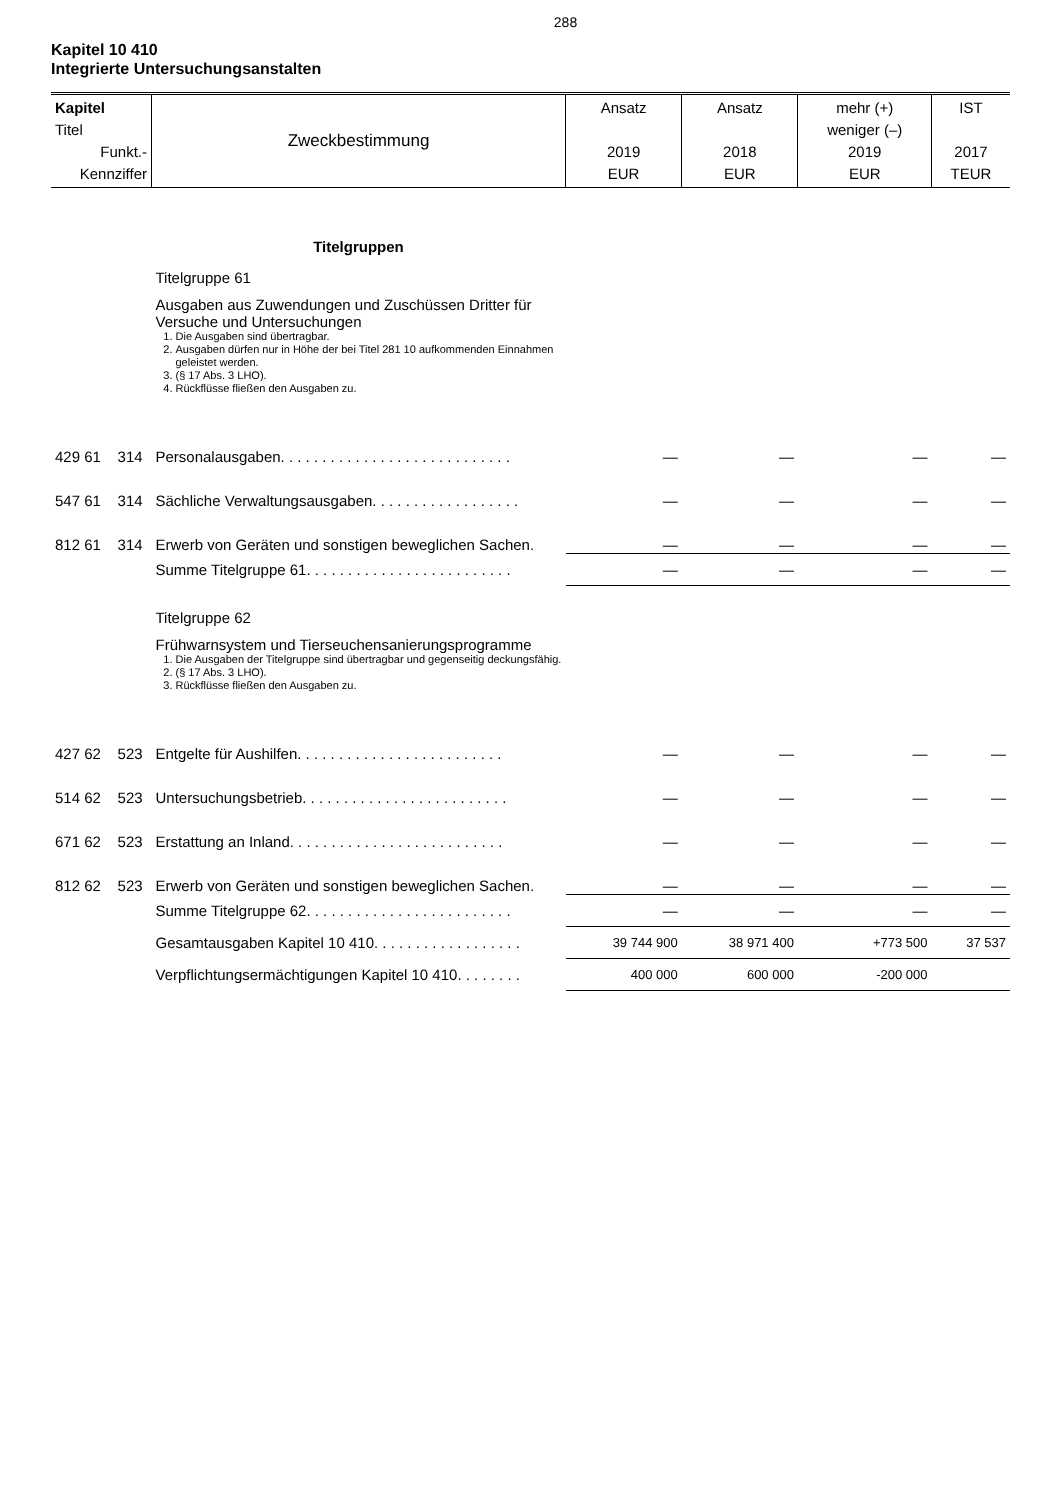288
Kapitel 10 410
Integrierte Untersuchungsanstalten
| Kapitel Titel Funkt.- Kennziffer | Zweckbestimmung | Ansatz 2019 EUR | Ansatz 2018 EUR | mehr (+) weniger (–) 2019 EUR | IST 2017 TEUR |
| | Titelgruppen | | | | |
| | Titelgruppe 61 | | | | |
| | Ausgaben aus Zuwendungen und Zuschüssen Dritter für Versuche und Untersuchungen 1. Die Ausgaben sind übertragbar. 2. Ausgaben dürfen nur in Höhe der bei Titel 281 10 aufkommenden Einnahmen geleistet werden. 3. (§ 17 Abs. 3 LHO). 4. Rückflüsse fließen den Ausgaben zu. | | | | |
| 429 61 314 | Personalausgaben. . . . . . . . . . . . . . . . . . . . . . . . . . . . | — | — | — | — |
| 547 61 314 | Sächliche Verwaltungsausgaben. . . . . . . . . . . . . . . . . . | — | — | — | — |
| 812 61 314 | Erwerb von Geräten und sonstigen beweglichen Sachen. | — | — | — | — |
| | Summe Titelgruppe 61. . . . . . . . . . . . . . . . . . . . . . . . . | — | — | — | — |
| | Titelgruppe 62 | | | | |
| | Frühwarnsystem und Tierseuchensanierungsprogramme 1. Die Ausgaben der Titelgruppe sind übertragbar und gegenseitig deckungsfähig. 2. (§ 17 Abs. 3 LHO). 3. Rückflüsse fließen den Ausgaben zu. | | | | |
| 427 62 523 | Entgelte für Aushilfen. . . . . . . . . . . . . . . . . . . . . . . . . | — | — | — | — |
| 514 62 523 | Untersuchungsbetrieb. . . . . . . . . . . . . . . . . . . . . . . . . | — | — | — | — |
| 671 62 523 | Erstattung an Inland. . . . . . . . . . . . . . . . . . . . . . . . . . | — | — | — | — |
| 812 62 523 | Erwerb von Geräten und sonstigen beweglichen Sachen. | — | — | — | — |
| | Summe Titelgruppe 62. . . . . . . . . . . . . . . . . . . . . . . . . | — | — | — | — |
| | Gesamtausgaben Kapitel 10 410. . . . . . . . . . . . . . . . . . | 39 744 900 | 38 971 400 | +773 500 | 37 537 |
| | Verpflichtungsermächtigungen Kapitel 10 410. . . . . . . . | 400 000 | 600 000 | -200 000 | |